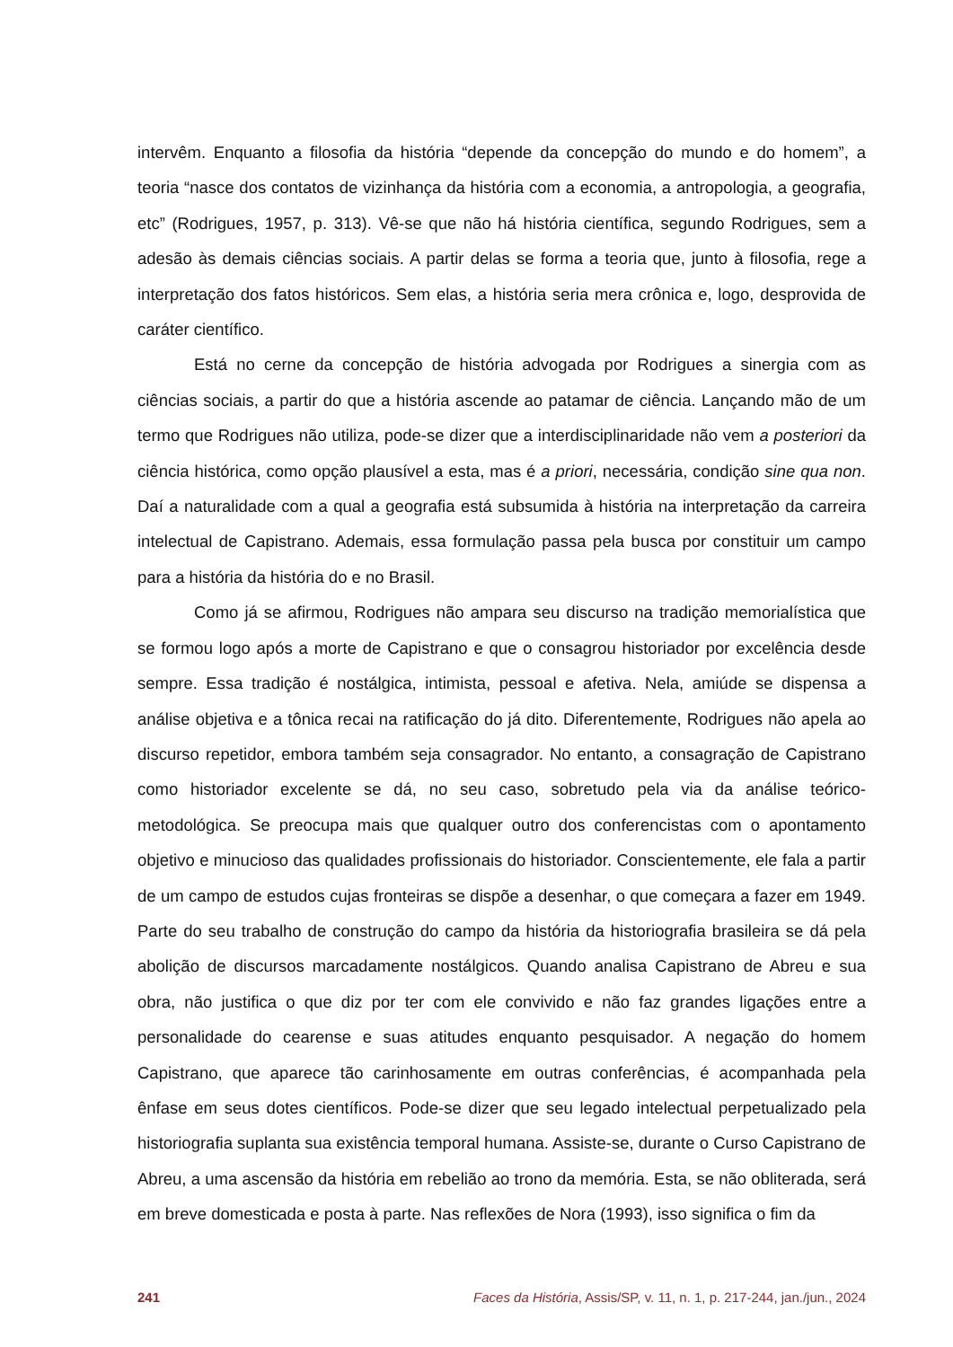intervêm. Enquanto a filosofia da história “depende da concepção do mundo e do homem”, a teoria “nasce dos contatos de vizinhança da história com a economia, a antropologia, a geografia, etc” (Rodrigues, 1957, p. 313). Vê-se que não há história científica, segundo Rodrigues, sem a adesão às demais ciências sociais. A partir delas se forma a teoria que, junto à filosofia, rege a interpretação dos fatos históricos. Sem elas, a história seria mera crônica e, logo, desprovida de caráter científico.
Está no cerne da concepção de história advogada por Rodrigues a sinergia com as ciências sociais, a partir do que a história ascende ao patamar de ciência. Lançando mão de um termo que Rodrigues não utiliza, pode-se dizer que a interdisciplinaridade não vem a posteriori da ciência histórica, como opção plausível a esta, mas é a priori, necessária, condição sine qua non. Daí a naturalidade com a qual a geografia está subsumida à história na interpretação da carreira intelectual de Capistrano. Ademais, essa formulação passa pela busca por constituir um campo para a história da história do e no Brasil.
Como já se afirmou, Rodrigues não ampara seu discurso na tradição memorialística que se formou logo após a morte de Capistrano e que o consagrou historiador por excelência desde sempre. Essa tradição é nostálgica, intimista, pessoal e afetiva. Nela, amiúde se dispensa a análise objetiva e a tônica recai na ratificação do já dito. Diferentemente, Rodrigues não apela ao discurso repetidor, embora também seja consagrador. No entanto, a consagração de Capistrano como historiador excelente se dá, no seu caso, sobretudo pela via da análise teórico-metodológica. Se preocupa mais que qualquer outro dos conferencistas com o apontamento objetivo e minucioso das qualidades profissionais do historiador. Conscientemente, ele fala a partir de um campo de estudos cujas fronteiras se dispõe a desenhar, o que começara a fazer em 1949. Parte do seu trabalho de construção do campo da história da historiografia brasileira se dá pela abolição de discursos marcadamente nostálgicos. Quando analisa Capistrano de Abreu e sua obra, não justifica o que diz por ter com ele convivido e não faz grandes ligações entre a personalidade do cearense e suas atitudes enquanto pesquisador. A negação do homem Capistrano, que aparece tão carinhosamente em outras conferências, é acompanhada pela ênfase em seus dotes científicos. Pode-se dizer que seu legado intelectual perpetualizado pela historiografia suplanta sua existência temporal humana. Assiste-se, durante o Curso Capistrano de Abreu, a uma ascensão da história em rebelião ao trono da memória. Esta, se não obliterada, será em breve domesticada e posta à parte. Nas reflexões de Nora (1993), isso significa o fim da
241 Faces da História, Assis/SP, v. 11, n. 1, p. 217-244, jan./jun., 2024